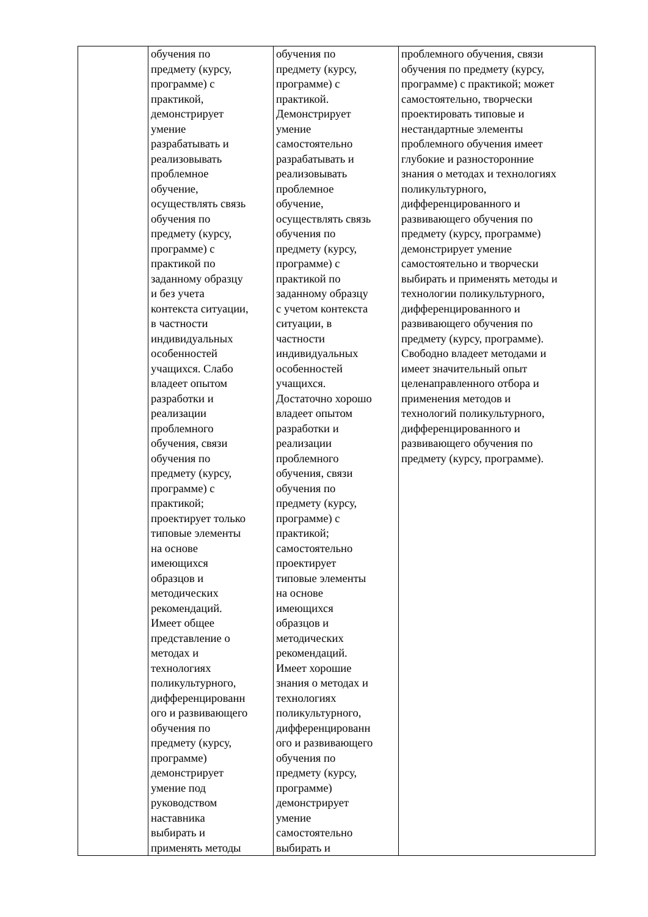| | обучения по предмету (курсу, программе) с практикой, демонстрирует умение разрабатывать и реализовывать проблемное обучение, осуществлять связь обучения по предмету (курсу, программе) с практикой по заданному образцу и без учета контекста ситуации, в частности индивидуальных особенностей учащихся. Слабо владеет опытом разработки и реализации проблемного обучения, связи обучения по предмету (курсу, программе) с практикой; проектирует только типовые элементы на основе имеющихся образцов и методических рекомендаций. Имеет общее представление о методах и технологиях поликультурного, дифференцированн ого и развивающего обучения по предмету (курсу, программе) демонстрирует умение под руководством наставника выбирать и применять методы | обучения по предмету (курсу, программе) с практикой. Демонстрирует умение самостоятельно разрабатывать и реализовывать проблемное обучение, осуществлять связь обучения по предмету (курсу, программе) с практикой по заданному образцу с учетом контекста ситуации, в частности индивидуальных особенностей учащихся. Достаточно хорошо владеет опытом разработки и реализации проблемного обучения, связи обучения по предмету (курсу, программе) с практикой; самостоятельно проектирует типовые элементы на основе имеющихся образцов и методических рекомендаций. Имеет хорошие знания о методах и технологиях поликультурного, дифференцированн ого и развивающего обучения по предмету (курсу, программе) демонстрирует умение самостоятельно выбирать и | проблемного обучения, связи обучения по предмету (курсу, программе) с практикой; может самостоятельно, творчески проектировать типовые и нестандартные элементы проблемного обучения имеет глубокие и разносторонние знания о методах и технологиях поликультурного, дифференцированного и развивающего обучения по предмету (курсу, программе) демонстрирует умение самостоятельно и творчески выбирать и применять методы и технологии поликультурного, дифференцированного и развивающего обучения по предмету (курсу, программе). Свободно владеет методами и имеет значительный опыт целенаправленного отбора и применения методов и технологий поликультурного, дифференцированного и развивающего обучения по предмету (курсу, программе). |